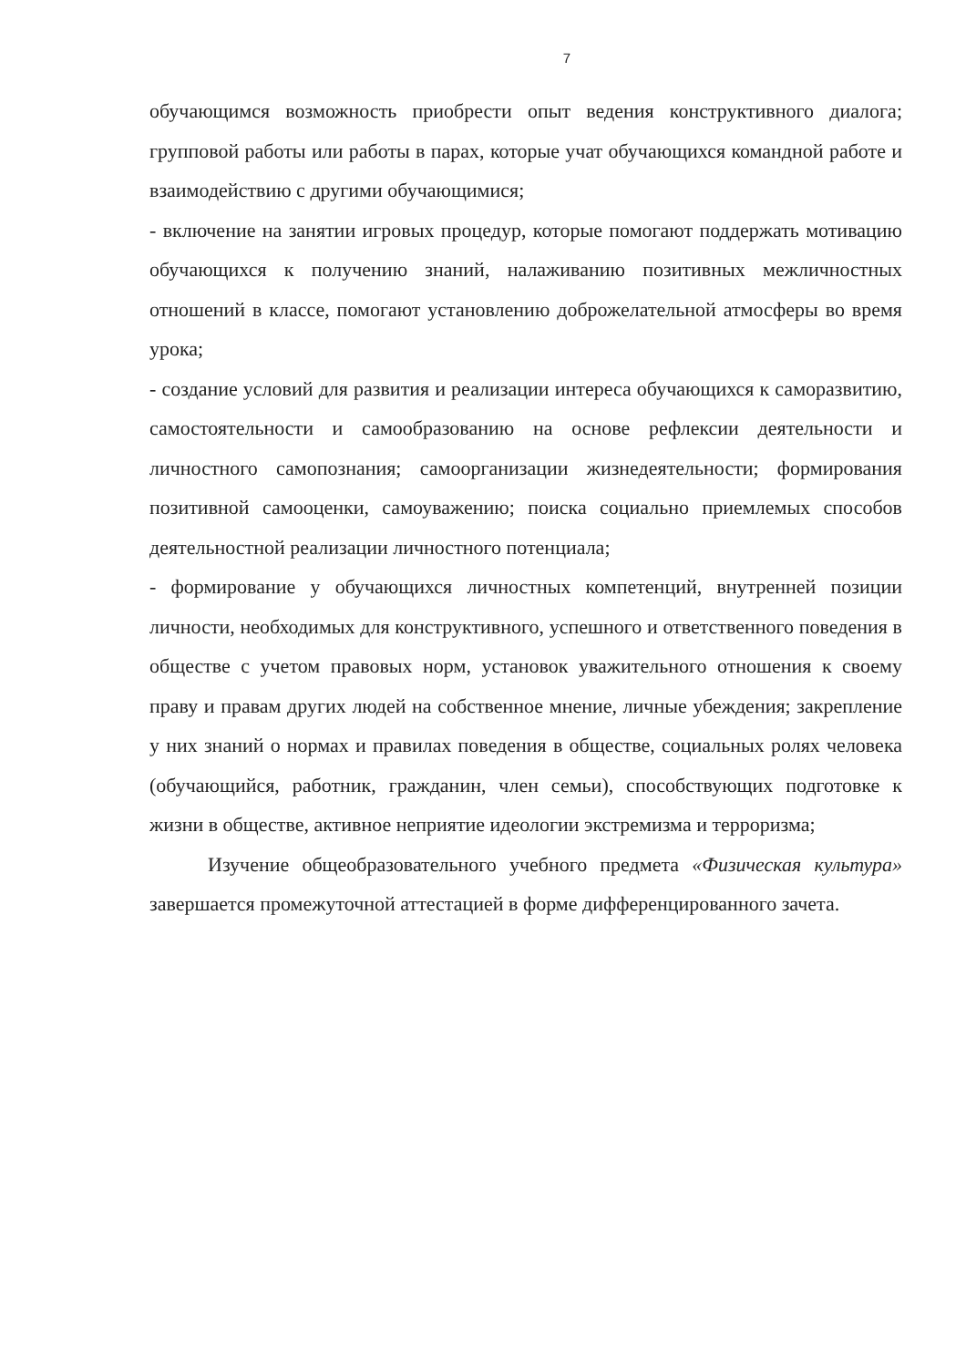7
обучающимся возможность приобрести опыт ведения конструктивного диалога; групповой работы или работы в парах, которые учат обучающихся командной работе и взаимодействию с другими обучающимися;
- включение на занятии игровых процедур, которые помогают поддержать мотивацию обучающихся к получению знаний, налаживанию позитивных межличностных отношений в классе, помогают установлению доброжелательной атмосферы во время урока;
- создание условий для развития и реализации интереса обучающихся к саморазвитию, самостоятельности и самообразованию на основе рефлексии деятельности и личностного самопознания; самоорганизации жизнедеятельности; формирования позитивной самооценки, самоуважению; поиска социально приемлемых способов деятельностной реализации личностного потенциала;
- формирование у обучающихся личностных компетенций, внутренней позиции личности, необходимых для конструктивного, успешного и ответственного поведения в обществе с учетом правовых норм, установок уважительного отношения к своему праву и правам других людей на собственное мнение, личные убеждения; закрепление у них знаний о нормах и правилах поведения в обществе, социальных ролях человека (обучающийся, работник, гражданин, член семьи), способствующих подготовке к жизни в обществе, активное неприятие идеологии экстремизма и терроризма;
Изучение общеобразовательного учебного предмета «Физическая культура» завершается промежуточной аттестацией в форме дифференцированного зачета.